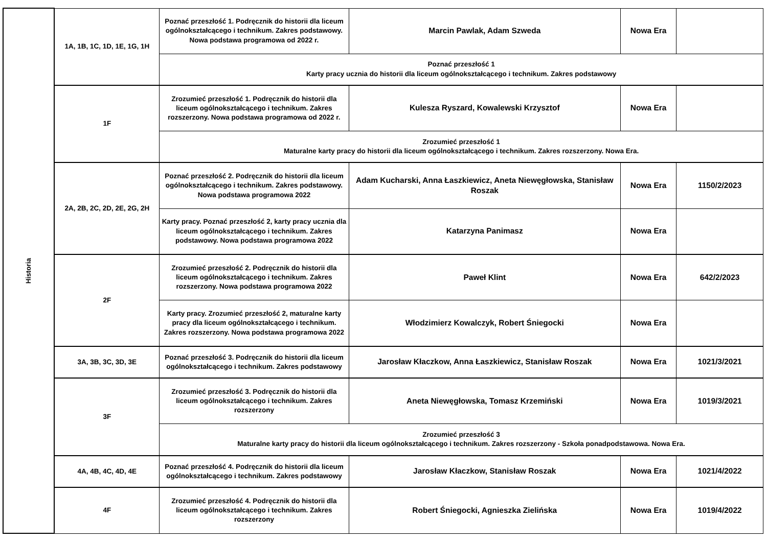| Historia | 1A, 1B, 1C, 1D, 1E, 1G, 1H | Poznać przeszłość 1. Podręcznik do historii dla liceum ogólnokształcącego i technikum. Zakres podstawowy. Nowa podstawa programowa od 2022 r. | Marcin Pawlak, Adam Szweda | Nowa Era | |
| | | Poznać przeszłość 1 Karty pracy ucznia do historii dla liceum ogólnokształcącego i technikum. Zakres podstawowy | | | |
| | 1F | Zrozumieć przeszłość 1. Podręcznik do historii dla liceum ogólnokształcącego i technikum. Zakres rozszerzony. Nowa podstawa programowa od 2022 r. | Kulesza Ryszard, Kowalewski Krzysztof | Nowa Era | |
| | | Zrozumieć przeszłość 1 Maturalne karty pracy do historii dla liceum ogólnokształcącego i technikum. Zakres rozszerzony. Nowa Era. | | | |
| | 2A, 2B, 2C, 2D, 2E, 2G, 2H | Poznać przeszłość 2. Podręcznik do historii dla liceum ogólnokształcącego i technikum. Zakres podstawowy. Nowa podstawa programowa 2022 | Adam Kucharski, Anna Łaszkiewicz, Aneta Niewęgłowska, Stanisław Roszak | Nowa Era | 1150/2/2023 |
| | | Karty pracy. Poznać przeszłość 2, karty pracy ucznia dla liceum ogólnokształcącego i technikum. Zakres podstawowy. Nowa podstawa programowa 2022 | Katarzyna Panimasz | Nowa Era | |
| | 2F | Zrozumieć przeszłość 2. Podręcznik do historii dla liceum ogólnokształcącego i technikum. Zakres rozszerzony. Nowa podstawa programowa 2022 | Paweł Klint | Nowa Era | 642/2/2023 |
| | | Karty pracy. Zrozumieć przeszłość 2, maturalne karty pracy dla liceum ogólnokształcącego i technikum. Zakres rozszerzony. Nowa podstawa programowa 2022 | Włodzimierz Kowalczyk, Robert Śniegocki | Nowa Era | |
| | 3A, 3B, 3C, 3D, 3E | Poznać przeszłość 3. Podręcznik do historii dla liceum ogólnokształcącego i technikum. Zakres podstawowy | Jarosław Kłaczkow, Anna Łaszkiewicz, Stanisław Roszak | Nowa Era | 1021/3/2021 |
| | 3F | Zrozumieć przeszłość 3. Podręcznik do historii dla liceum ogólnokształcącego i technikum. Zakres rozszerzony | Aneta Niewęgłowska, Tomasz Krzemiński | Nowa Era | 1019/3/2021 |
| | | Zrozumieć przeszłość 3 Maturalne karty pracy do historii dla liceum ogólnokształcącego i technikum. Zakres rozszerzony - Szkoła ponadpodstawowa. Nowa Era. | | | |
| | 4A, 4B, 4C, 4D, 4E | Poznać przeszłość 4. Podręcznik do historii dla liceum ogólnokształcącego i technikum. Zakres podstawowy | Jarosław Kłaczkow, Stanisław Roszak | Nowa Era | 1021/4/2022 |
| | 4F | Zrozumieć przeszłość 4. Podręcznik do historii dla liceum ogólnokształcącego i technikum. Zakres rozszerzony | Robert Śniegocki, Agnieszka Zielińska | Nowa Era | 1019/4/2022 |